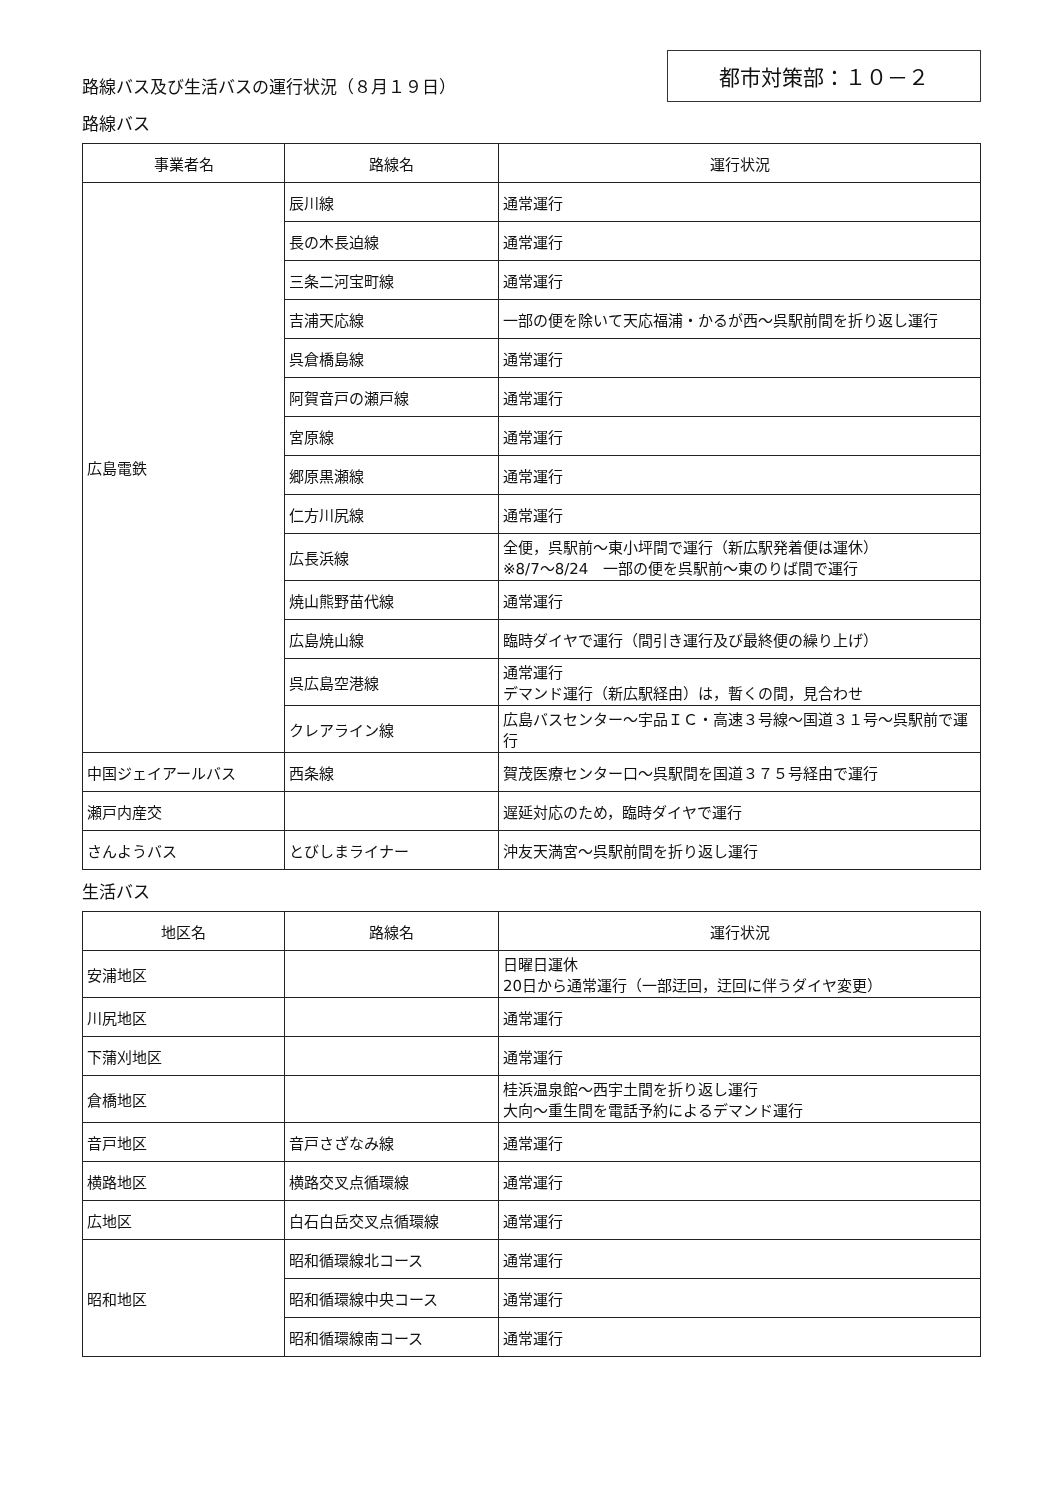路線バス及び生活バスの運行状況（８月１９日）
都市対策部：１０－２
路線バス
| 事業者名 | 路線名 | 運行状況 |
| --- | --- | --- |
| 広島電鉄 | 辰川線 | 通常運行 |
| | 長の木長迫線 | 通常運行 |
| | 三条二河宝町線 | 通常運行 |
| | 吉浦天応線 | 一部の便を除いて天応福浦・かるが西～呉駅前間を折り返し運行 |
| | 呉倉橋島線 | 通常運行 |
| | 阿賀音戸の瀬戸線 | 通常運行 |
| | 宮原線 | 通常運行 |
| | 郷原黒瀬線 | 通常運行 |
| | 仁方川尻線 | 通常運行 |
| | 広長浜線 | 全便，呉駅前～東小坪間で運行（新広駅発着便は運休） ※8/7～8/24 一部の便を呉駅前～東のりば間で運行 |
| | 焼山熊野苗代線 | 通常運行 |
| | 広島焼山線 | 臨時ダイヤで運行（間引き運行及び最終便の繰り上げ） |
| | 呉広島空港線 | 通常運行 デマンド運行（新広駅経由）は，暫くの間，見合わせ |
| | クレアライン線 | 広島バスセンター～宇品ＩＣ・高速３号線～国道３１号～呉駅前で運行 |
| 中国ジェイアールバス | 西条線 | 賀茂医療センター口～呉駅間を国道３７５号経由で運行 |
| 瀬戸内産交 | | 遅延対応のため，臨時ダイヤで運行 |
| さんようバス | とびしまライナー | 沖友天満宮～呉駅前間を折り返し運行 |
生活バス
| 地区名 | 路線名 | 運行状況 |
| --- | --- | --- |
| 安浦地区 | | 日曜日運休 20日から通常運行（一部迂回，迂回に伴うダイヤ変更） |
| 川尻地区 | | 通常運行 |
| 下蒲刈地区 | | 通常運行 |
| 倉橋地区 | | 桂浜温泉館～西宇土間を折り返し運行 大向～重生間を電話予約によるデマンド運行 |
| 音戸地区 | 音戸さざなみ線 | 通常運行 |
| 横路地区 | 横路交叉点循環線 | 通常運行 |
| 広地区 | 白石白岳交叉点循環線 | 通常運行 |
| 昭和地区 | 昭和循環線北コース | 通常運行 |
| | 昭和循環線中央コース | 通常運行 |
| | 昭和循環線南コース | 通常運行 |